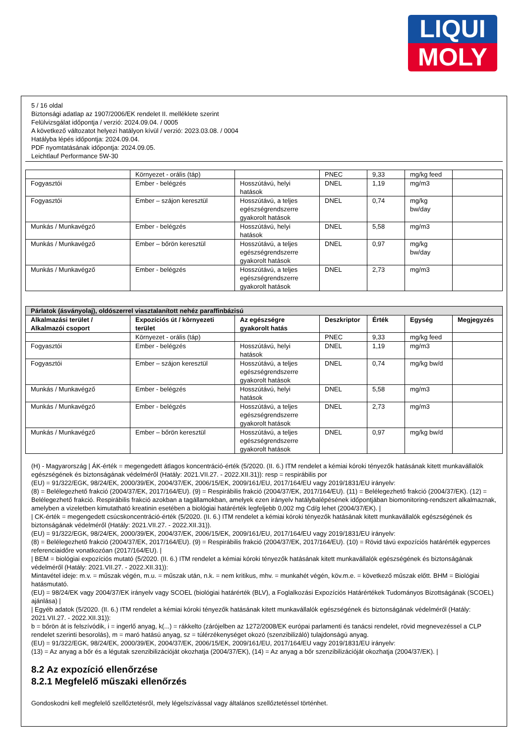LIQUI
MOLY
5 / 16 oldal
Biztonsági adatlap az 1907/2006/EK rendelet II. melléklete szerint
Felülvizsgálat időpontja / verzió: 2024.09.04. / 0005
A következő változatot helyezi hatályon kívül / verzió: 2023.03.08. / 0004
Hatályba lépés időpontja: 2024.09.04.
PDF nyomtatásának időpontja: 2024.09.05.
Leichtlauf Performance 5W-30
| | Környezet - orális (táp) | | PNEC | 9,33 | mg/kg feed | |
| Fogyasztói | Ember - belégzés | Hosszútávú, helyi hatások | DNEL | 1,19 | mg/m3 | |
| Fogyasztói | Ember – szájon keresztül | Hosszútávú, a teljes egészségrendszerre gyakorolt hatások | DNEL | 0,74 | mg/kg bw/day | |
| Munkás / Munkavégző | Ember - belégzés | Hosszútávú, helyi hatások | DNEL | 5,58 | mg/m3 | |
| Munkás / Munkavégző | Ember – bőrön keresztül | Hosszútávú, a teljes egészségrendszerre gyakorolt hatások | DNEL | 0,97 | mg/kg bw/day | |
| Munkás / Munkavégző | Ember - belégzés | Hosszútávú, a teljes egészségrendszerre gyakorolt hatások | DNEL | 2,73 | mg/m3 | |
| Párlatok (ásványolaj), oldószerrel viasztalanított nehéz paraffinbázisú | | | | | | |
| --- | --- | --- | --- | --- | --- | --- |
| Alkalmazási terület / Alkalmazói csoport | Expozíciós út / környezeti terület | Az egészségre gyakorolt hatás | Deszkriptor | Érték | Egység | Megjegyzés |
| | Környezet - orális (táp) | | PNEC | 9,33 | mg/kg feed | |
| Fogyasztói | Ember - belégzés | Hosszútávú, helyi hatások | DNEL | 1,19 | mg/m3 | |
| Fogyasztói | Ember – szájon keresztül | Hosszútávú, a teljes egészségrendszerre gyakorolt hatások | DNEL | 0,74 | mg/kg bw/d | |
| Munkás / Munkavégző | Ember - belégzés | Hosszútávú, helyi hatások | DNEL | 5,58 | mg/m3 | |
| Munkás / Munkavégző | Ember - belégzés | Hosszútávú, a teljes egészségrendszerre gyakorolt hatások | DNEL | 2,73 | mg/m3 | |
| Munkás / Munkavégző | Ember – bőrön keresztül | Hosszútávú, a teljes egészségrendszerre gyakorolt hatások | DNEL | 0,97 | mg/kg bw/d | |
(H) - Magyarország | ÁK-érték = megengedett átlagos koncentráció-érték (5/2020. (II. 6.) ITM rendelet a kémiai kóroki tényezők hatásának kitett munkavállalók egészségének és biztonságának védelméről (Hatály: 2021.VII.27. - 2022.XII.31)): resp = respirábilis por
(EU) = 91/322/EGK, 98/24/EK, 2000/39/EK, 2004/37/EK, 2006/15/EK, 2009/161/EU, 2017/164/EU vagy 2019/1831/EU irányelv:
(8) = Belélegezhető frakció (2004/37/EK, 2017/164/EU). (9) = Respirábilis frakció (2004/37/EK, 2017/164/EU). (11) = Belélegezhető frakció (2004/37/EK). (12) = Belélegezhető frakció. Respirábilis frakció azokban a tagállamokban, amelyek ezen irányelv hatálybalépésének időpontjában biomonitoring-rendszert alkalmaznak, amelyben a vizeletben kimutatható kreatinin esetében a biológiai határérték legfeljebb 0,002 mg Cd/g lehet (2004/37/EK). |
| CK-érték = megengedett csúcskoncentráció-érték (5/2020. (II. 6.) ITM rendelet a kémiai kóroki tényezők hatásának kitett munkavállalók egészségének és biztonságának védelméről (Hatály: 2021.VII.27. - 2022.XII.31)).
(EU) = 91/322/EGK, 98/24/EK, 2000/39/EK, 2004/37/EK, 2006/15/EK, 2009/161/EU, 2017/164/EU vagy 2019/1831/EU irányelv:
(8) = Belélegezhető frakció (2004/37/EK, 2017/164/EU). (9) = Respirábilis frakció (2004/37/EK, 2017/164/EU). (10) = Rövid távú expozíciós határérték egyperces referenciaidőre vonatkozóan (2017/164/EU). |
| BEM = biológiai expozíciós mutató (5/2020. (II. 6.) ITM rendelet a kémiai kóroki tényezők hatásának kitett munkavállalók egészségének és biztonságának védelméről (Hatály: 2021.VII.27. - 2022.XII.31)):
Mintavétel ideje: m.v. = műszak végén, m.u. = műszak után, n.k. = nem kritikus, mhv. = munkahét végén, köv.m.e. = következő műszak előtt. BHM = Biológiai hatásmutató.
(EU) = 98/24/EK vagy 2004/37/EK irányelv vagy SCOEL (biológiai határérték (BLV), a Foglalkozási Expozíciós Határértékek Tudományos Bizottságának (SCOEL) ajánlása) |
| Egyéb adatok (5/2020. (II. 6.) ITM rendelet a kémiai kóroki tényezők hatásának kitett munkavállalók egészségének és biztonságának védelméről (Hatály: 2021.VII.27. - 2022.XII.31)):
b = bőrön át is felszívódik, i = ingerlő anyag, k(...) = rákkelto (zárójelben az 1272/2008/EK európai parlamenti és tanácsi rendelet, rövid megnevezéssel a CLP rendelet szerinti besorolás), m = maró hatású anyag, sz = túlérzékenységet okozó (szenzibilizáló) tulajdonságú anyag.
(EU) = 91/322/EGK, 98/24/EK, 2000/39/EK, 2004/37/EK, 2006/15/EK, 2009/161/EU, 2017/164/EU vagy 2019/1831/EU irányelv:
(13) = Az anyag a bőr és a légutak szenzibilizációját okozhatja (2004/37/EK), (14) = Az anyag a bőr szenzibilizációját okozhatja (2004/37/EK). |
8.2 Az expozíció ellenőrzése
8.2.1 Megfelelő műszaki ellenőrzés
Gondoskodni kell megfelelő szellőztetésről, mely légelszívással vagy általános szellőztetéssel történhet.